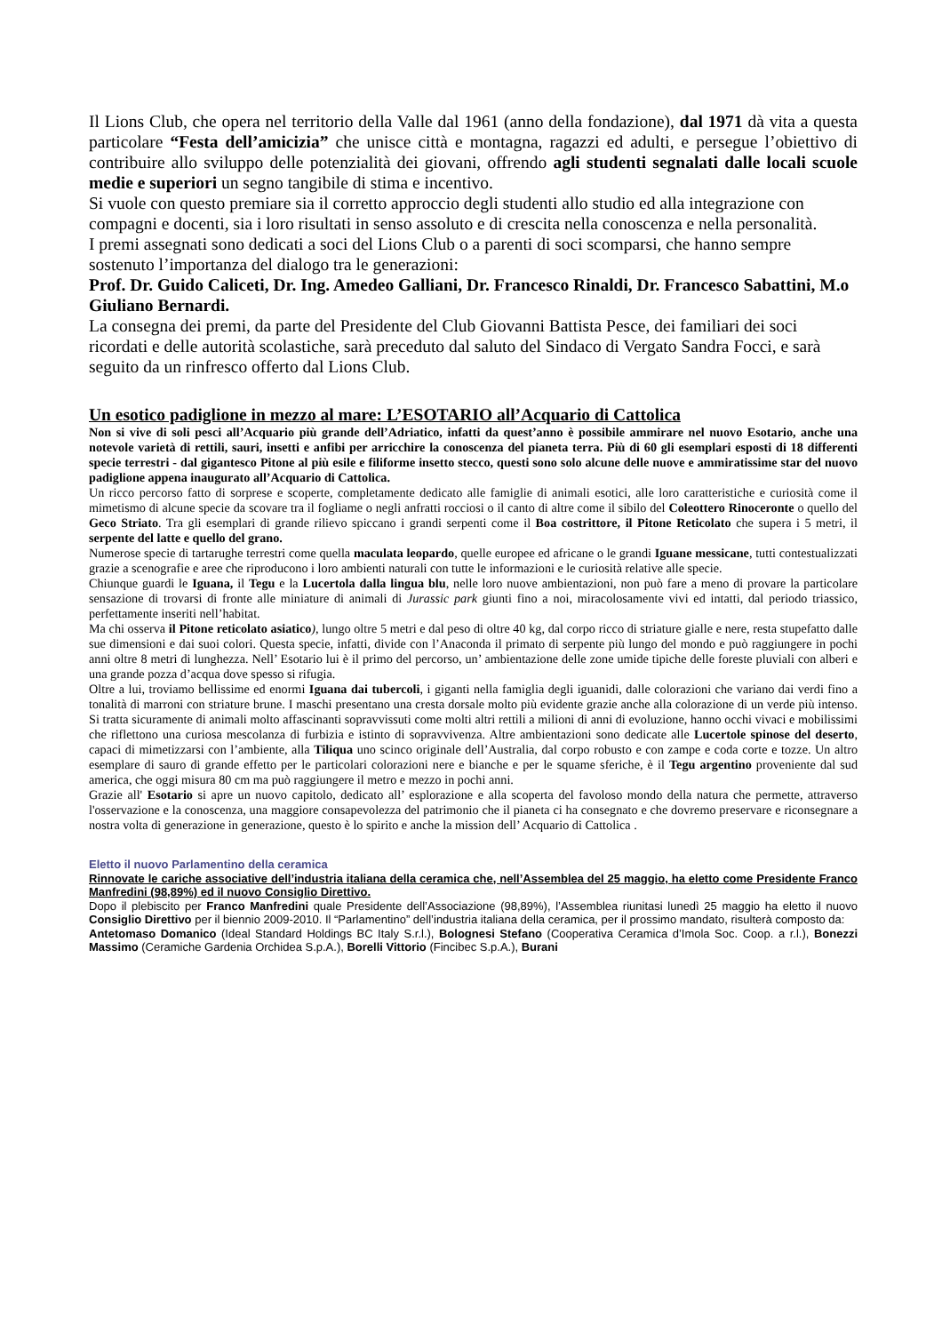Il Lions Club, che opera nel territorio della Valle dal 1961 (anno della fondazione), dal 1971 dà vita a questa particolare “Festa dell’amicizia” che unisce città e montagna, ragazzi ed adulti, e persegue l’obiettivo di contribuire allo sviluppo delle potenzialità dei giovani, offrendo agli studenti segnalati dalle locali scuole medie e superiori un segno tangibile di stima e incentivo.
Si vuole con questo premiare sia il corretto approccio degli studenti allo studio ed alla integrazione con compagni e docenti, sia i loro risultati in senso assoluto e di crescita nella conoscenza e nella personalità.
I premi assegnati sono dedicati a soci del Lions Club o a parenti di soci scomparsi, che hanno sempre sostenuto l’importanza del dialogo tra le generazioni:
Prof. Dr. Guido Caliceti, Dr. Ing. Amedeo Galliani, Dr. Francesco Rinaldi, Dr. Francesco Sabattini, M.o Giuliano Bernardi.
La consegna dei premi, da parte del Presidente del Club Giovanni Battista Pesce, dei familiari dei soci ricordati e delle autorità scolastiche, sarà preceduto dal saluto del Sindaco di Vergato Sandra Focci, e sarà seguito da un rinfresco offerto dal Lions Club.
Un esotico padiglione in mezzo al mare: L’ESOTARIO all’Acquario di Cattolica
Non si vive di soli pesci all’Acquario più grande dell’Adriatico, infatti da quest’anno è possibile ammirare nel nuovo Esotario, anche una notevole varietà di rettili, sauri, insetti e anfibi per arricchire la conoscenza del pianeta terra. Più di 60 gli esemplari esposti di 18 differenti specie terrestri - dal gigantesco Pitone al più esile e filiforme insetto stecco, questi sono solo alcune delle nuove e ammiratissime star del nuovo padiglione appena inaugurato all’Acquario di Cattolica.
Un ricco percorso fatto di sorprese e scoperte, completamente dedicato alle famiglie di animali esotici, alle loro caratteristiche e curiosità come il mimetismo di alcune specie da scovare tra il fogliame o negli anfratti rocciosi o il canto di altre come il sibilo del Coleottero Rinoceronte o quello del Geco Striato. Tra gli esemplari di grande rilievo spiccano i grandi serpenti come il Boa costrittore, il Pitone Reticolato che supera i 5 metri, il serpente del latte e quello del grano.
Numerose specie di tartarughe terrestri come quella maculata leopardo, quelle europee ed africane o le grandi Iguane messicane, tutti contestualizzati grazie a scenografie e aree che riproducono i loro ambienti naturali con tutte le informazioni e le curiosità relative alle specie.
Chiunque guardi le Iguana, il Tegu e la Lucertola dalla lingua blu, nelle loro nuove ambientazioni, non può fare a meno di provare la particolare sensazione di trovarsi di fronte alle miniature di animali di Jurassic park giunti fino a noi, miracolosamente vivi ed intatti, dal periodo triassico, perfettamente inseriti nell’habitat.
Ma chi osserva il Pitone reticolato asiatico), lungo oltre 5 metri e dal peso di oltre 40 kg, dal corpo ricco di striature gialle e nere, resta stupefatto dalle sue dimensioni e dai suoi colori. Questa specie, infatti, divide con l’Anaconda il primato di serpente più lungo del mondo e può raggiungere in pochi anni oltre 8 metri di lunghezza. Nell’ Esotario lui è il primo del percorso, un’ ambientazione delle zone umide tipiche delle foreste pluviali con alberi e una grande pozza d’acqua dove spesso si rifugia.
Oltre a lui, troviamo bellissime ed enormi Iguana dai tubercoli, i giganti nella famiglia degli iguanidi, dalle colorazioni che variano dai verdi fino a tonalità di marroni con striature brune. I maschi presentano una cresta dorsale molto più evidente grazie anche alla colorazione di un verde più intenso. Si tratta sicuramente di animali molto affascinanti sopravvissuti come molti altri rettili a milioni di anni di evoluzione, hanno occhi vivaci e mobilissimi che riflettono una curiosa mescolanza di furbizia e istinto di sopravvivenza. Altre ambientazioni sono dedicate alle Lucertole spinose del deserto, capaci di mimetizzarsi con l’ambiente, alla Tiliqua uno scinco originale dell’Australia, dal corpo robusto e con zampe e coda corte e tozze. Un altro esemplare di sauro di grande effetto per le particolari colorazioni nere e bianche e per le squame sferiche, è il Tegu argentino proveniente dal sud america, che oggi misura 80 cm ma può raggiungere il metro e mezzo in pochi anni.
Grazie all' Esotario si apre un nuovo capitolo, dedicato all’ esplorazione e alla scoperta del favoloso mondo della natura che permette, attraverso l'osservazione e la conoscenza, una maggiore consapevolezza del patrimonio che il pianeta ci ha consegnato e che dovremo preservare e riconsegnare a nostra volta di generazione in generazione, questo è lo spirito e anche la mission dell’ Acquario di Cattolica .
Eletto il nuovo Parlamentino della ceramica
Rinnovate le cariche associative dell’industria italiana della ceramica che, nell’Assemblea del 25 maggio, ha eletto come Presidente Franco Manfredini (98,89%) ed il nuovo Consiglio Direttivo.
Dopo il plebiscito per Franco Manfredini quale Presidente dell’Associazione (98,89%), l’Assemblea riunitasi lunedì 25 maggio ha eletto il nuovo Consiglio Direttivo per il biennio 2009-2010. Il “Parlamentino” dell’industria italiana della ceramica, per il prossimo mandato, risulterà composto da:
Antetomaso Domanico (Ideal Standard Holdings BC Italy S.r.l.), Bolognesi Stefano (Cooperativa Ceramica d’Imola Soc. Coop. a r.l.), Bonezzi Massimo (Ceramiche Gardenia Orchidea S.p.A.), Borelli Vittorio (Fincibec S.p.A.), Burani